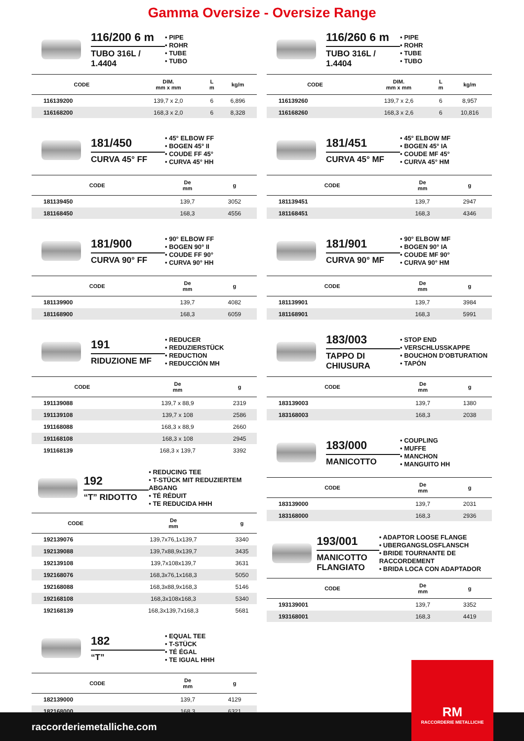Gamma Oversize - Oversize Range
116/200 6 m
TUBO 316L / 1.4404
• PIPE
• ROHR
• TUBE
• TUBO
| CODE | DIM. mm x mm | L m | kg/m |
| --- | --- | --- | --- |
| 116139200 | 139,7 x 2,0 | 6 | 6,896 |
| 116168200 | 168,3 x 2,0 | 6 | 8,328 |
181/450
CURVA 45° FF
• 45° ELBOW FF
• BOGEN 45° II
• COUDE FF 45°
• CURVA 45° HH
| CODE | De mm | g |
| --- | --- | --- |
| 181139450 | 139,7 | 3052 |
| 181168450 | 168,3 | 4556 |
181/900
CURVA 90° FF
• 90° ELBOW FF
• BOGEN 90° II
• COUDE FF 90°
• CURVA 90° HH
| CODE | De mm | g |
| --- | --- | --- |
| 181139900 | 139,7 | 4082 |
| 181168900 | 168,3 | 6059 |
191
RIDUZIONE MF
• REDUCER
• REDUZIERSTÜCK
• REDUCTION
• REDUCCIÓN MH
| CODE | De mm | g |
| --- | --- | --- |
| 191139088 | 139,7 x 88,9 | 2319 |
| 191139108 | 139,7 x 108 | 2586 |
| 191168088 | 168,3 x 88,9 | 2660 |
| 191168108 | 168,3 x 108 | 2945 |
| 191168139 | 168,3 x 139,7 | 3392 |
192
“T” RIDOTTO
• REDUCING TEE
• T-STÜCK MIT REDUZIERTEM ABGANG
• TÉ RÉDUIT
• TE REDUCIDA HHH
| CODE | De mm | g |
| --- | --- | --- |
| 192139076 | 139,7x76,1x139,7 | 3340 |
| 192139088 | 139,7x88,9x139,7 | 3435 |
| 192139108 | 139,7x108x139,7 | 3631 |
| 192168076 | 168,3x76,1x168,3 | 5050 |
| 192168088 | 168,3x88,9x168,3 | 5146 |
| 192168108 | 168,3x108x168,3 | 5340 |
| 192168139 | 168,3x139,7x168,3 | 5681 |
182
“T”
• EQUAL TEE
• T-STÜCK
• TÉ ÉGAL
• TE IGUAL HHH
| CODE | De mm | g |
| --- | --- | --- |
| 182139000 | 139,7 | 4129 |
| 182168000 | 168,3 | 6321 |
116/260 6 m
TUBO 316L / 1.4404
• PIPE
• ROHR
• TUBE
• TUBO
| CODE | DIM. mm x mm | L m | kg/m |
| --- | --- | --- | --- |
| 116139260 | 139,7 x 2,6 | 6 | 8,957 |
| 116168260 | 168,3 x 2,6 | 6 | 10,816 |
181/451
CURVA 45° MF
• 45° ELBOW MF
• BOGEN 45° IA
• COUDE MF 45°
• CURVA 45° HM
| CODE | De mm | g |
| --- | --- | --- |
| 181139451 | 139,7 | 2947 |
| 181168451 | 168,3 | 4346 |
181/901
CURVA 90° MF
• 90° ELBOW MF
• BOGEN 90° IA
• COUDE MF 90°
• CURVA 90° HM
| CODE | De mm | g |
| --- | --- | --- |
| 181139901 | 139,7 | 3984 |
| 181168901 | 168,3 | 5991 |
183/003
TAPPO DI CHIUSURA
• STOP END
• VERSCHLUSSKAPPE
• BOUCHON D'OBTURATION
• TAPÓN
| CODE | De mm | g |
| --- | --- | --- |
| 183139003 | 139,7 | 1380 |
| 183168003 | 168,3 | 2038 |
183/000
MANICOTTO
• COUPLING
• MUFFE
• MANCHON
• MANGUITO HH
| CODE | De mm | g |
| --- | --- | --- |
| 183139000 | 139,7 | 2031 |
| 183168000 | 168,3 | 2936 |
193/001
MANICOTTO FLANGIATO
• ADAPTOR LOOSE FLANGE
• UBERGANGSLOSFLANSCH
• BRIDE TOURNANTE DE RACCORDEMENT
• BRIDA LOCA CON ADAPTADOR
| CODE | De mm | g |
| --- | --- | --- |
| 193139001 | 139,7 | 3352 |
| 193168001 | 168,3 | 4419 |
raccorderiemetalliche.com RM
RACCORDERIE METALLICHE